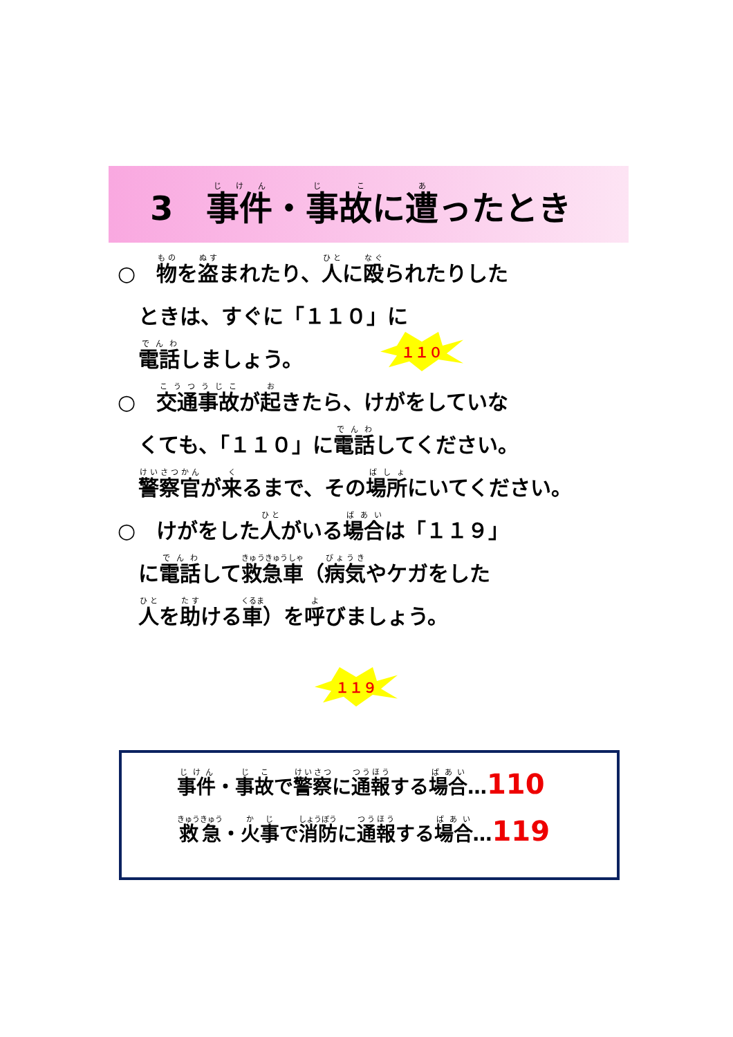3　事件・事故に遭ったとき
○　物を盗まれたり、人に殴られたりした
　ときは、すぐに「１１０」に
　電話しましょう。
○　交通事故が起きたら、けがをしていな
　くても、「１１０」に電話してください。
　警察官が来るまで、その場所にいてください。
○　けがをした人がいる場合は「１１９」
　に電話して救急車（病気やケガをした
　人を助ける車）を呼びましょう。
１１０
１１９
事件・事故で警察に通報する場合…110
救急・火事で消防に通報する場合…119